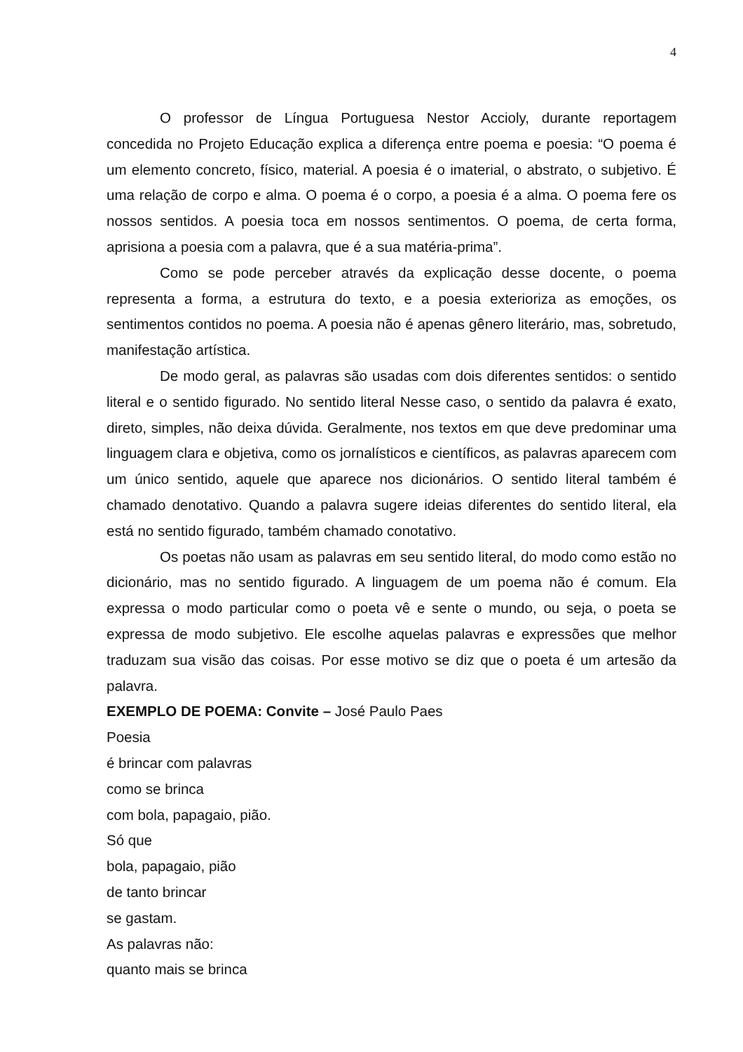4
O professor de Língua Portuguesa Nestor Accioly, durante reportagem concedida no Projeto Educação explica a diferença entre poema e poesia: “O poema é um elemento concreto, físico, material. A poesia é o imaterial, o abstrato, o subjetivo. É uma relação de corpo e alma. O poema é o corpo, a poesia é a alma. O poema fere os nossos sentidos. A poesia toca em nossos sentimentos. O poema, de certa forma, aprisiona a poesia com a palavra, que é a sua matéria-prima”.
Como se pode perceber através da explicação desse docente, o poema representa a forma, a estrutura do texto, e a poesia exterioriza as emoções, os sentimentos contidos no poema. A poesia não é apenas gênero literário, mas, sobretudo, manifestação artística.
De modo geral, as palavras são usadas com dois diferentes sentidos: o sentido literal e o sentido figurado. No sentido literal Nesse caso, o sentido da palavra é exato, direto, simples, não deixa dúvida. Geralmente, nos textos em que deve predominar uma linguagem clara e objetiva, como os jornalísticos e científicos, as palavras aparecem com um único sentido, aquele que aparece nos dicionários. O sentido literal também é chamado denotativo. Quando a palavra sugere ideias diferentes do sentido literal, ela está no sentido figurado, também chamado conotativo.
Os poetas não usam as palavras em seu sentido literal, do modo como estão no dicionário, mas no sentido figurado. A linguagem de um poema não é comum. Ela expressa o modo particular como o poeta vê e sente o mundo, ou seja, o poeta se expressa de modo subjetivo. Ele escolhe aquelas palavras e expressões que melhor traduzam sua visão das coisas. Por esse motivo se diz que o poeta é um artesão da palavra.
EXEMPLO DE POEMA: Convite – José Paulo Paes
Poesia
é brincar com palavras
como se brinca
com bola, papagaio, pião.
Só que
bola, papagaio, pião
de tanto brincar
se gastam.
As palavras não:
quanto mais se brinca